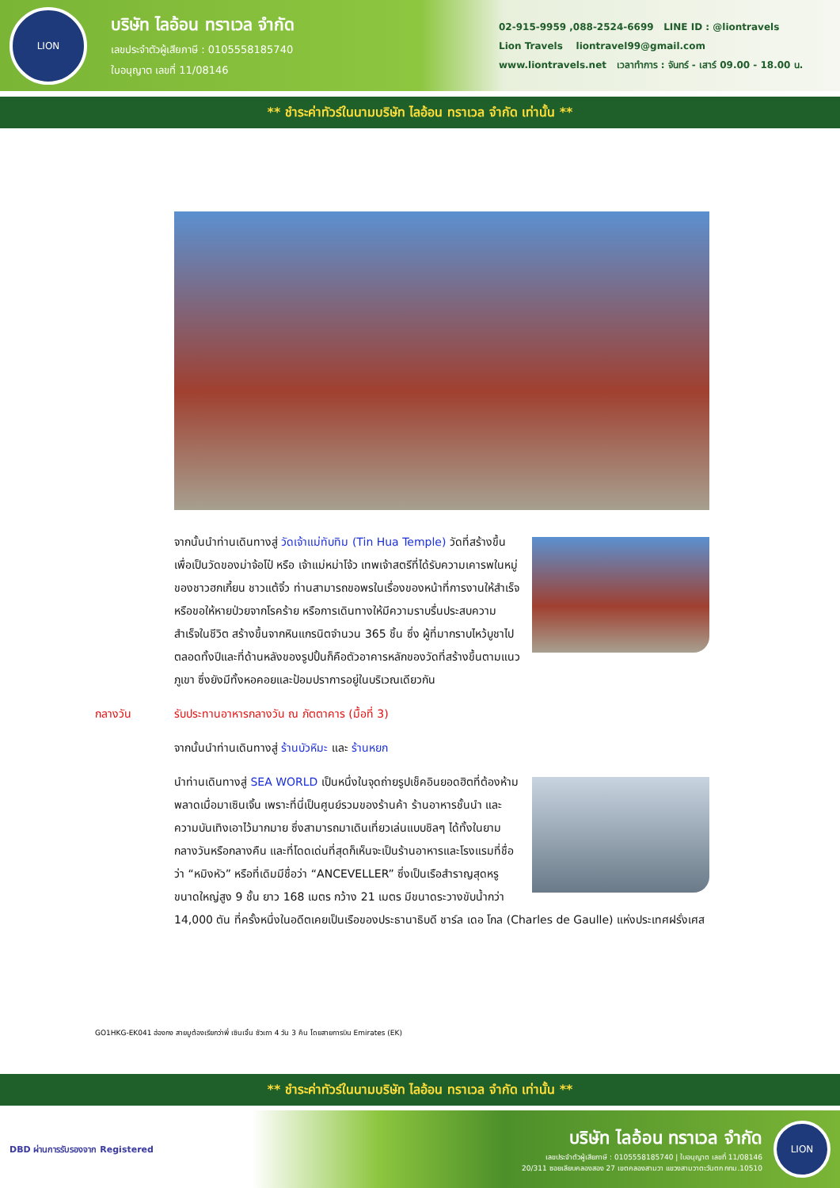LION
บริษัท ไลอ้อน ทราเวล จำกัด
เลขประจำตัวผู้เสียภาษี : 0105558185740
ใบอนุญาต เลขที่ 11/08146
02-915-9959 ,088-2524-6699 LINE ID : @liontravels
Lion Travels liontravel99@gmail.com
www.liontravels.net เวลาทำการ : จันทร์ - เสาร์ 09.00 - 18.00 น.
** ชำระค่าทัวร์ในนามบริษัท ไลอ้อน ทราเวล จำกัด เท่านั้น **
จากนั้นนำท่านเดินทางสู่ วัดเจ้าแม่ทับทิม (Tin Hua Temple) วัดที่สร้างขึ้นเพื่อเป็นวัดของม่าจ้อโป๋ หรือ เจ้าแม่หม่าโจ้ว เทพเจ้าสตรีที่ได้รับความเคารพในหมู่ของชาวฮกเกี้ยน ชาวแต้จิ๋ว ท่านสามารถขอพรในเรื่องของหน้าที่การงานให้สำเร็จ หรือขอให้หายป่วยจากโรคร้าย หรือการเดินทางให้มีความราบรื่นประสบความสำเร็จในชีวิต สร้างขึ้นจากหินแกรนิตจำนวน 365 ชิ้น ซึ่ง ผู้ที่มากราบไหว้บูชาไปตลอดทั้งปีและที่ด้านหลังของรูปปั้นก็คือตัวอาคารหลักของวัดที่สร้างขึ้นตามแนวภูเขา ซึ่งยังมีทั้งหอคอยและป้อมปราการอยู่ในบริเวณเดียวกัน
กลางวัน รับประทานอาหารกลางวัน ณ ภัตตาคาร (มื้อที่ 3)
จากนั้นนำท่านเดินทางสู่ ร้านบัวหิมะ และ ร้านหยก
นำท่านเดินทางสู่ SEA WORLD เป็นหนึ่งในจุดถ่ายรูปเช็คอินยอดฮิตที่ต้องห้ามพลาดเมื่อมาเซินเจิ้น เพราะที่นี่เป็นศูนย์รวมของร้านค้า ร้านอาหารชั้นนำ และความบันเทิงเอาไว้มากมาย ซึ่งสามารถมาเดินเที่ยวเล่นแบบชิลๆ ได้ทั้งในยามกลางวันหรือกลางคืน และที่โดดเด่นที่สุดก็เห็นจะเป็นร้านอาหารและโรงแรมที่ชื่อว่า “หมิงหัว” หรือที่เดิมมีชื่อว่า “ANCEVELLER” ซึ่งเป็นเรือสำราญสุดหรูขนาดใหญ่สูง 9 ชั้น ยาว 168 เมตร กว้าง 21 เมตร มีขนาดระวางขับน้ำกว่า 14,000 ตัน ที่ครั้งหนึ่งในอดีตเคยเป็นเรือของประธานาธิบดี ชาร์ล เดอ โกล (Charles de Gaulle) แห่งประเทศฝรั่งเศส
GO1HKG-EK041 ฮ่องกง สายมูต้องเรียกว่าพี่ เซินเจิ้น ซัวเถา 4 วัน 3 คืน โดยสายการบิน Emirates (EK)
** ชำระค่าทัวร์ในนามบริษัท ไลอ้อน ทราเวล จำกัด เท่านั้น **
DBD ผ่านการรับรองจาก Registered
บริษัท ไลอ้อน ทราเวล จำกัด
เลขประจำตัวผู้เสียภาษี : 0105558185740 | ใบอนุญาต เลขที่ 11/08146
20/311 ซอยเลียบคลองสอง 27 เขตคลองสามวา แขวงสามวาตะวันตก กทม.10510
LION